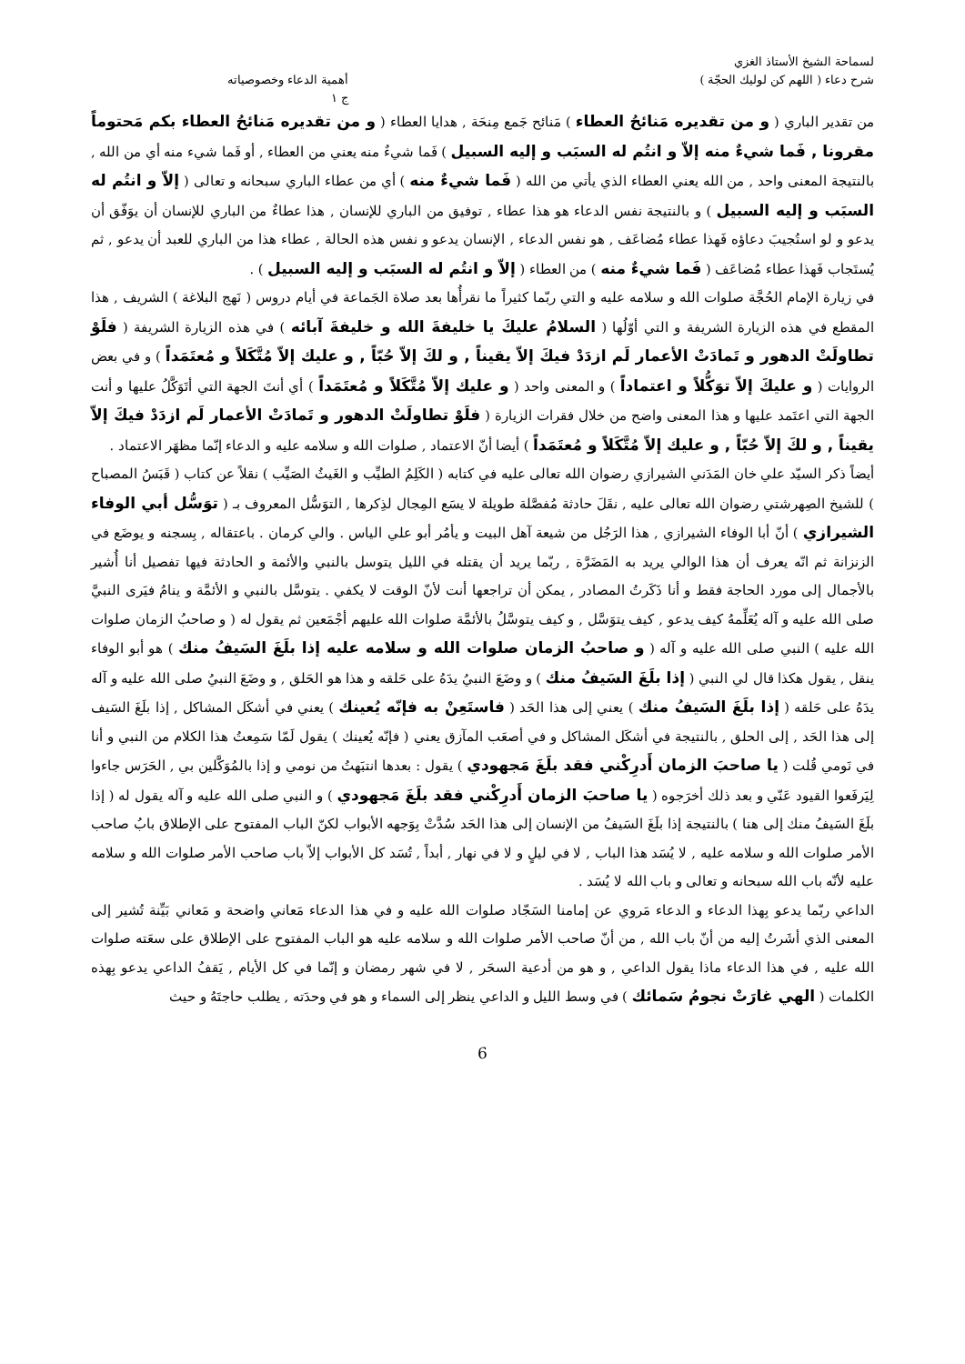لسماحة الشيخ الأستاذ الغزي
شرح دعاء ( اللهم كن لوليك الحجّة )
أهمية الدعاء وخصوصياته
ج ١
من تقدير الباري ( و من تقديره مَنائحُ العطاء ) مَنائح جَمع مِنحَة , هدايا العطاء ( و من تقديره مَنائحُ العطاء بكم مَحتوماً مقرونا , فَما شيءٌ منه إلاّ و انتُم له السبَب و إليه السبيل ) فَما شيءٌ منه يعني من العطاء , أو فَما شيء منه أي من الله , بالنتيجة المعنى واحد , من الله يعني العطاء الذي يأتي من الله ( فَما شيءٌ منه ) أي من عطاء الباري سبحانه و تعالى ( إلاّ و انتُم له السبَب و إليه السبيل ) و بالنتيجة نفس الدعاء هو هذا عطاء , توفيق من الباري للإنسان , هذا عطاءٌ من الباري للإنسان أن يوَفّق أن يدعو و لو استُجيبَ دعاؤه فَهذا عطاء مُضاعَف , هو نفس الدعاء , الإنسان يدعو و نفس هذه الحالة , عطاء هذا من الباري للعبد أن يدعو , ثم يُستَجاب فَهذا عطاء مُضاعَف ( فَما شيءٌ منه ) من العطاء ( إلاّ و انتُم له السبَب و إليه السبيل ) .
في زيارة الإمام الحُجَّة صلوات الله و سلامه عليه و التي ربّما كثيراً ما نقرأُها بعد صلاة الجَماعة في أيام دروس ( نَهج البلاغة ) الشريف , هذا المقطع في هذه الزيارة الشريفة و التي أوّلُها ( السلامُ عليكَ يا خليفةَ الله و خليفةَ آبائه ) في هذه الزيارة الشريفة ( فلَوْ تطاولَتْ الدهور و تَمادَتْ الأعمار لَم ازدَدْ فيكَ إلاّ يقيناً , و لكَ إلاّ حُبّاً , و عليك إلاّ مُتَّكَلاً و مُعتَمَداً ) و في بعض الروايات ( و عليكَ إلاّ توَكُّلاً و اعتماداً ) و المعنى واحد ( و عليك إلاّ مُتَّكَلاً و مُعتَمَداً ) أي أنتَ الجهة التي أتَوَكَّلُ عليها و أنت الجهة التي اعتَمد عليها و هذا المعنى واضح من خلال فقرات الزيارة ( فلَوْ تطاولَتْ الدهور و تَمادَتْ الأعمار لَم ازدَدْ فيكَ إلاّ يقيناً , و لكَ إلاّ حُبّاً , و عليك إلاّ مُتَّكَلاً و مُعتَمَداً ) أيضا أنّ الاعتماد , صلوات الله و سلامه عليه و الدعاء إنّما مظهَر الاعتماد .
أيضاً ذكر السيّد علي خان المَدَني الشيرازي رضوان الله تعالى عليه في كتابه ( الكَلِمُ الطيِّب و الغَيثُ الصَيِّب ) نقلاً عن كتاب ( قَبَسُ المصباح ) للشيخ الصِهرشتي رضوان الله تعالى عليه , نقَلَ حادثة مُفصَّلة طويلة لا يسَع المِجال لذِكرها , التوَسُّل المعروف بـ ( توَسُّل أبي الوفاء الشيرازي ) أنّ أبا الوفاء الشيرازي , هذا الرَجُل من شيعة آهل البيت و يأمُر أبو علي الياس . والي كرمان . باعتقاله , بِسجنه و يوضَع في الزنزانة ثم انّه يعرف أن هذا الوالي يريد به المَضَرَّة , ربّما يريد أن يقتله في الليل يتوسل بالنبي والأئمة و الحادثة فيها تفصيل أنا أُشير بالأجمال إلى مورد الحاجة فقط و أنا ذَكَرتُ المصادر , يمكن أن تراجعها أنت لأنّ الوقت لا يكفي . يتوسَّل بالنبي و الأئمَّة و ينامُ فيَرى النبيَّ صلى الله عليه و آله يُعَلِّمهُ كيف يدعو , كيف يتوَسَّل , و كيف يتوسَّلُ بالأئمَّة صلوات الله عليهم أجْمَعين ثم يقول له ( و صاحبُ الزمان صلوات الله عليه ) النبي صلى الله عليه و آله ( و صاحبُ الزمان صلوات الله و سلامه عليه إذا بلَغَ السَيفُ منك ) هو أبو الوفاء ينقل , يقول هكذا قال لي النبي ( إذا بلَغَ السَيفُ منك ) و وضَعَ النبيُ يدَهُ على حَلقه و هذا هو الحَلق , و وضَعَ النبيُ صلى الله عليه و آله يدَهُ على حَلقه ( إذا بلَغَ السَيفُ منك ) يعني إلى هذا الحَد ( فاستَعِنْ به فإنّه يُعينك ) يعني في أشكَل المشاكل , إذا بلَغَ السَيف إلى هذا الحَد , إلى الحلق , بالنتيجة في أشكَل المشاكل و في أصعَب المآزق يعني ( فإنّه يُعينك ) يقول لَمّا سَمِعتُ هذا الكلام من النبي و أنا في نَومي قُلت ( يا صاحبَ الزمان أَدرِكْني فقد بلَغَ مَجهودي ) يقول : بعدها انتبَهتُ من نومي و إذا بالمُوَكَّلين بي , الحَرَس جاءوا لِيَرفَعوا القيود عَنّي و بعد ذلك أخرَجوه ( يا صاحبَ الزمان أَدرِكْني فقد بلَغَ مَجهودي ) و النبي صلى الله عليه و آله يقول له ( إذا بلَغَ السَيفُ منك إلى هنا ) بالنتيجة إذا بلَغَ السَيفُ من الإنسان إلى هذا الحَد سُدَّتْ بِوَجهه الأبواب لكنّ الباب المفتوح على الإطلاق بابُ صاحب الأمر صلوات الله و سلامه عليه , لا يُسَد هذا الباب , لا في ليلٍ و لا في نهار , أبداً , تُسَد كل الأبواب إلاّ باب صاحب الأمر صلوات الله و سلامه عليه لأنّه باب الله سبحانه و تعالى و باب الله لا يُسَد .
الداعي ربّما يدعو بِهذا الدعاء و الدعاء مَروي عن إمامنا السَجّاد صلوات الله عليه و في هذا الدعاء مَعاني واضحة و مَعاني بَيِّنة تُشير إلى المعنى الذي أشَرتُ إليه من أنّ باب الله , من أنّ صاحب الأمر صلوات الله و سلامه عليه هو الباب المفتوح على الإطلاق على سعَته صلوات الله عليه , في هذا الدعاء ماذا يقول الداعي , و هو من أدعية السحَر , لا في شهر رمضان و إنّما في كل الأيام , يَقفُ الداعي يدعو بِهذه الكلمات ( الهي غارَتْ نجومُ سَمائك ) في وسط الليل و الداعي ينظر إلى السماء و هو في وحدَته , يطلب حاجتَهُ و حيث
6